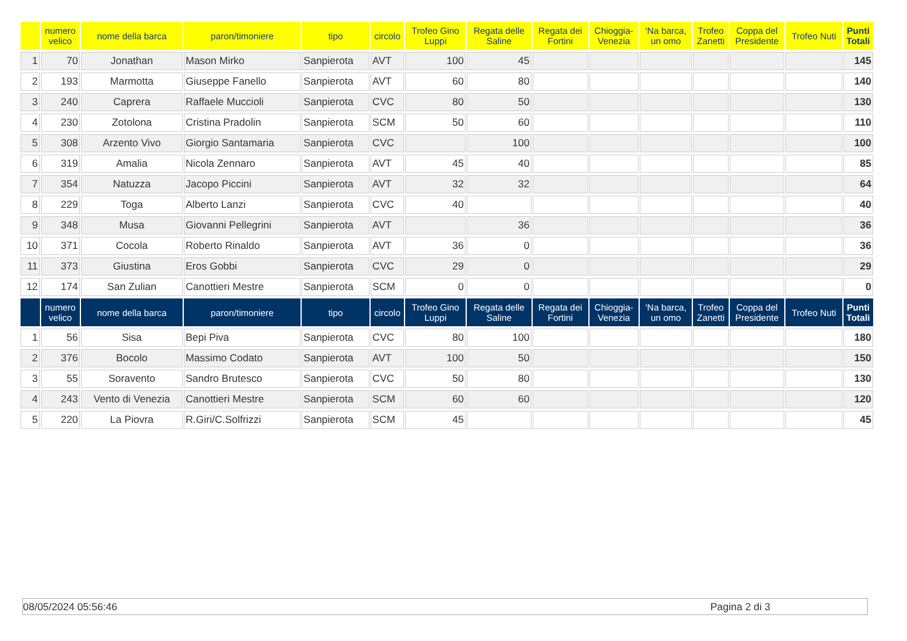| | numero velico | nome della barca | paron/timoniere | tipo | circolo | Trofeo Gino Luppi | Regata delle Saline | Regata dei Fortini | Chioggia- Venezia | ‘Na barca, un omo | Trofeo Zanetti | Coppa del Presidente | Trofeo Nuti | Punti Totali |
| --- | --- | --- | --- | --- | --- | --- | --- | --- | --- | --- | --- | --- | --- | --- |
| 1 | 70 | Jonathan | Mason Mirko | Sanpierota | AVT | 100 | 45 | | | | | | | 145 |
| 2 | 193 | Marmotta | Giuseppe Fanello | Sanpierota | AVT | 60 | 80 | | | | | | | 140 |
| 3 | 240 | Caprera | Raffaele Muccioli | Sanpierota | CVC | 80 | 50 | | | | | | | 130 |
| 4 | 230 | Zotolona | Cristina Pradolin | Sanpierota | SCM | 50 | 60 | | | | | | | 110 |
| 5 | 308 | Arzento Vivo | Giorgio Santamaria | Sanpierota | CVC | | 100 | | | | | | | 100 |
| 6 | 319 | Amalia | Nicola Zennaro | Sanpierota | AVT | 45 | 40 | | | | | | | 85 |
| 7 | 354 | Natuzza | Jacopo Piccini | Sanpierota | AVT | 32 | 32 | | | | | | | 64 |
| 8 | 229 | Toga | Alberto Lanzi | Sanpierota | CVC | 40 | | | | | | | | 40 |
| 9 | 348 | Musa | Giovanni Pellegrini | Sanpierota | AVT | | 36 | | | | | | | 36 |
| 10 | 371 | Cocola | Roberto Rinaldo | Sanpierota | AVT | 36 | 0 | | | | | | | 36 |
| 11 | 373 | Giustina | Eros Gobbi | Sanpierota | CVC | 29 | 0 | | | | | | | 29 |
| 12 | 174 | San Zulian | Canottieri Mestre | Sanpierota | SCM | 0 | 0 | | | | | | | 0 |
| | numero velico | nome della barca | paron/timoniere | tipo | circolo | Trofeo Gino Luppi | Regata delle Saline | Regata dei Fortini | Chioggia- Venezia | ‘Na barca, un omo | Trofeo Zanetti | Coppa del Presidente | Trofeo Nuti | Punti Totali |
| 1 | 56 | Sisa | Bepi Piva | Sanpierota | CVC | 80 | 100 | | | | | | | 180 |
| 2 | 376 | Bocolo | Massimo Codato | Sanpierota | AVT | 100 | 50 | | | | | | | 150 |
| 3 | 55 | Soravento | Sandro Brutesco | Sanpierota | CVC | 50 | 80 | | | | | | | 130 |
| 4 | 243 | Vento di Venezia | Canottieri Mestre | Sanpierota | SCM | 60 | 60 | | | | | | | 120 |
| 5 | 220 | La Piovra | R.Giri/C.Solfrizzi | Sanpierota | SCM | 45 | | | | | | | | 45 |
08/05/2024 05:56:46 Pagina 2 di 3